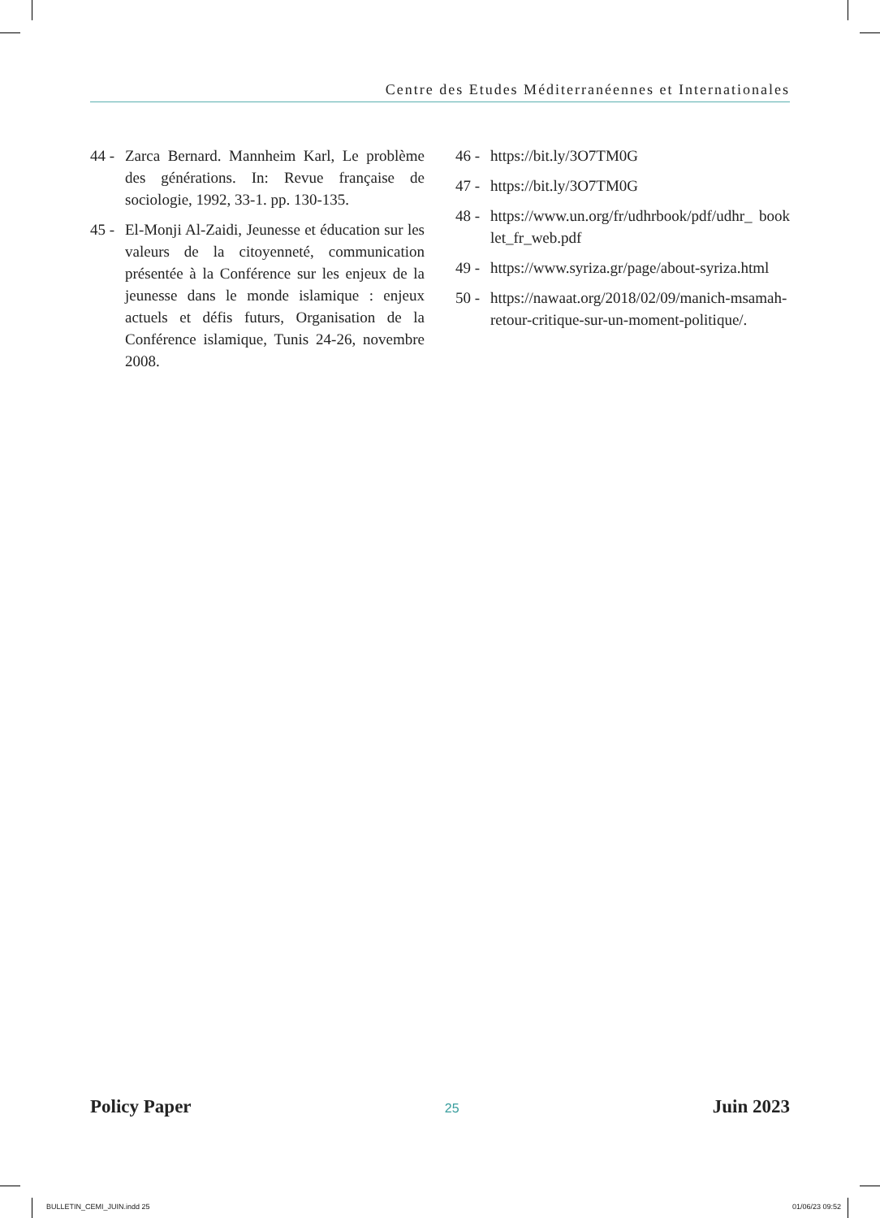Centre des Etudes Méditerranéennes et Internationales
44 - Zarca Bernard. Mannheim Karl, Le problème des générations. In: Revue française de sociologie, 1992, 33-1. pp. 130-135.
45 - El-Monji Al-Zaidi, Jeunesse et éducation sur les valeurs de la citoyenneté, communication présentée à la Conférence sur les enjeux de la jeunesse dans le monde islamique : enjeux actuels et défis futurs, Organisation de la Conférence islamique, Tunis 24-26, novembre 2008.
46 - https://bit.ly/3O7TM0G
47 - https://bit.ly/3O7TM0G
48 - https://www.un.org/fr/udhrbook/pdf/udhr_ booklet_fr_web.pdf
49 - https://www.syriza.gr/page/about-syriza.html
50 - https://nawaat.org/2018/02/09/manich-msamah-retour-critique-sur-un-moment-politique/.
Policy Paper 25 Juin 2023
BULLETIN_CEMI_JUIN.indd 25 01/06/23 09:52